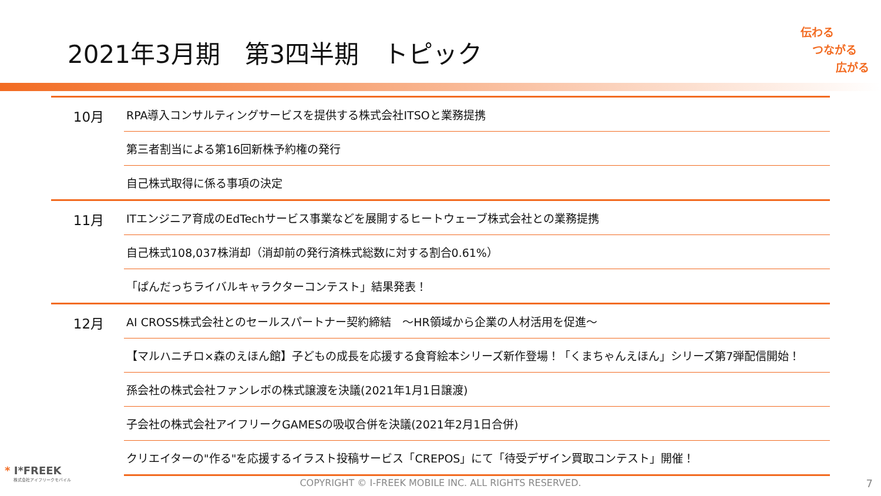2021年3月期　第3四半期　トピック
伝わる
つながる
広がる
| 10月 | RPA導入コンサルティングサービスを提供する株式会社ITSOと業務提携 |
| | 第三者割当による第16回新株予約権の発行 |
| | 自己株式取得に係る事項の決定 |
| 11月 | ITエンジニア育成のEdTechサービス事業などを展開するヒートウェーブ株式会社との業務提携 |
| | 自己株式108,037株消却（消却前の発行済株式総数に対する割合0.61%） |
| | 「ぱんだっちライバルキャラクターコンテスト」結果発表！ |
| 12月 | AI CROSS株式会社とのセールスパートナー契約締結 ～HR領域から企業の人材活用を促進～ |
| | 【マルハニチロ×森のえほん館】子どもの成長を応援する食育絵本シリーズ新作登場！「くまちゃんえほん」シリーズ第7弾配信開始！ |
| | 孫会社の株式会社ファンレボの株式譲渡を決議(2021年1月1日譲渡) |
| | 子会社の株式会社アイフリークGAMESの吸収合併を決議(2021年2月1日合併) |
| | クリエイターの"作る"を応援するイラスト投稿サービス「CREPOS」にて「待受デザイン買取コンテスト」開催！ |
* I*FREEK
株式会社アイフリークモバイル
COPYRIGHT © I-FREEK MOBILE INC. ALL RIGHTS RESERVED. 7